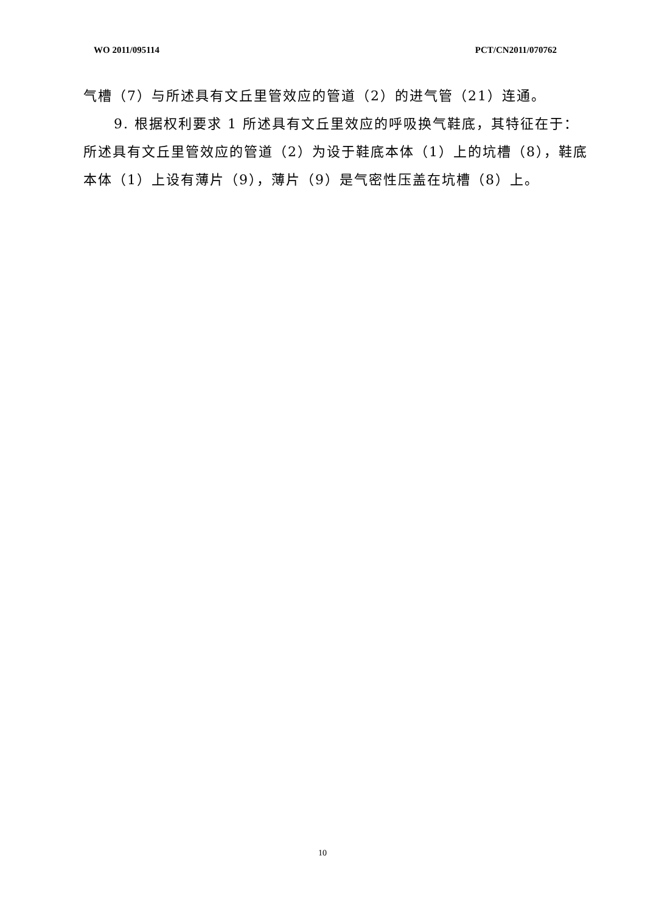WO 2011/095114 PCT/CN2011/070762
气槽（7）与所述具有文丘里管效应的管道（2）的进气管（21）连通。
9. 根据权利要求 1 所述具有文丘里效应的呼吸换气鞋底，其特征在于：所述具有文丘里管效应的管道（2）为设于鞋底本体（1）上的坑槽（8），鞋底本体（1）上设有薄片（9），薄片（9）是气密性压盖在坑槽（8）上。
10